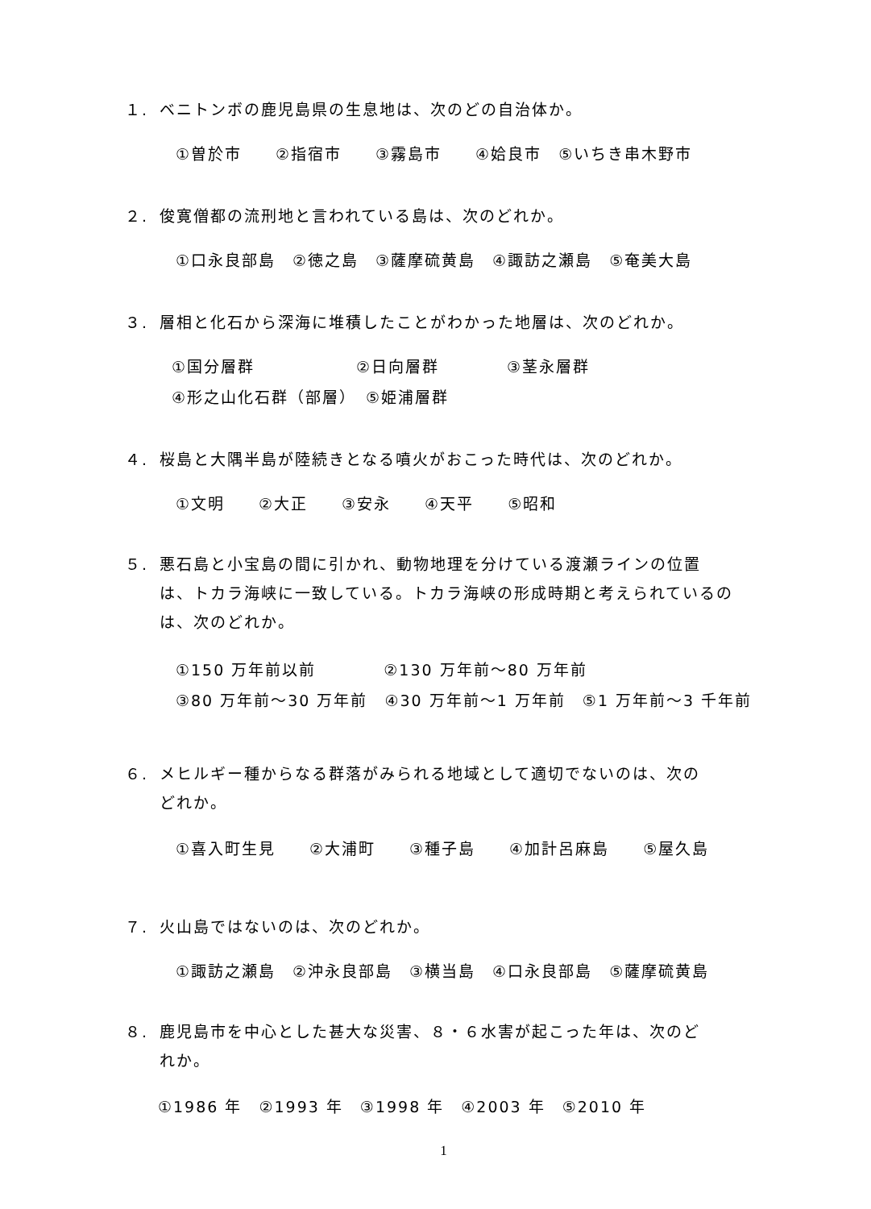１. ベニトンボの鹿児島県の生息地は、次のどの自治体か。
①曽於市　　②指宿市　　③霧島市　　④姶良市　⑤いちき串木野市
２. 俊寛僧都の流刑地と言われている島は、次のどれか。
①口永良部島　②徳之島　③薩摩硫黄島　④諏訪之瀬島　⑤奄美大島
３. 層相と化石から深海に堆積したことがわかった地層は、次のどれか。
①国分層群　　　　　　②日向層群　　　　③茎永層群
④形之山化石群（部層）　⑤姫浦層群
４. 桜島と大隅半島が陸続きとなる噴火がおこった時代は、次のどれか。
①文明　　②大正　　③安永　　④天平　　⑤昭和
５. 悪石島と小宝島の間に引かれ、動物地理を分けている渡瀬ラインの位置
は、トカラ海峡に一致している。トカラ海峡の形成時期と考えられているのは、次のどれか。
①150 万年前以前　　　　②130 万年前～80 万年前
③80 万年前～30 万年前　④30 万年前～1 万年前　⑤1 万年前～3 千年前
６. メヒルギー種からなる群落がみられる地域として適切でないのは、次の
どれか。
①喜入町生見　　②大浦町　　③種子島　　④加計呂麻島　　⑤屋久島
７. 火山島ではないのは、次のどれか。
①諏訪之瀬島　②沖永良部島　③横当島　④口永良部島　⑤薩摩硫黄島
８. 鹿児島市を中心とした甚大な災害、８・６水害が起こった年は、次のど
れか。
①1986 年　②1993 年　③1998 年　④2003 年　⑤2010 年
1